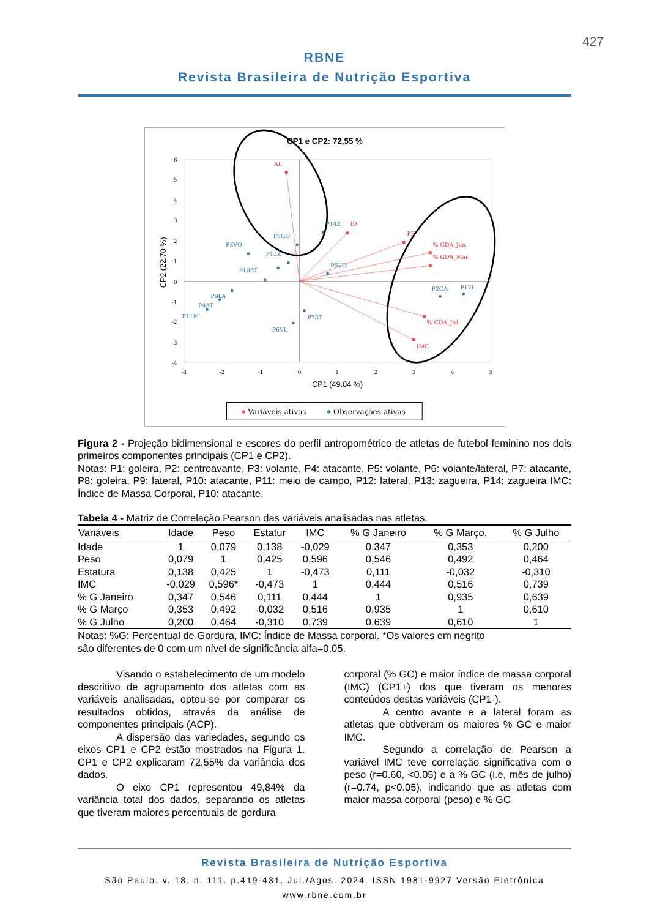427
RBNE
Revista Brasileira de Nutrição Esportiva
CP1 e CP2: 72,55 %
6
5
4
3
2
1
0
-1
-2
-3
-4
-3
-2
-1
0
1
2
3
4
5
CP1 (49.84 %)
CP2 (22.70 %)
AL
ID
PE
% GDA_Jan.
% GDA_Mar.
% GDA_Jul.
IMC
P14Z
P8GO
P3VO
P13Z
P5VO
P10AT
P2CA
P12L
P9LA
P4AT
P11M
P7AT
P6VL
Variáveis ativas
Observações ativas
Figura 2 - Projeção bidimensional e escores do perfil antropométrico de atletas de futebol feminino nos dois primeiros componentes principais (CP1 e CP2).
Notas: P1: goleira, P2: centroavante, P3: volante, P4: atacante, P5: volante, P6: volante/lateral, P7: atacante, P8: goleira, P9: lateral, P10: atacante, P11: meio de campo, P12: lateral, P13: zagueira, P14: zagueira IMC: Índice de Massa Corporal, P10: atacante.
Tabela 4 - Matriz de Correlação Pearson das variáveis analisadas nas atletas.
| Variáveis | Idade | Peso | Estatur | IMC | % G Janeiro | % G Março. | % G Julho |
| --- | --- | --- | --- | --- | --- | --- | --- |
| Idade | 1 | 0,079 | 0,138 | -0,029 | 0,347 | 0,353 | 0,200 |
| Peso | 0,079 | 1 | 0,425 | 0,596 | 0,546 | 0,492 | 0,464 |
| Estatura | 0,138 | 0,425 | 1 | -0,473 | 0,111 | -0,032 | -0,310 |
| IMC | -0,029 | 0,596* | -0,473 | 1 | 0,444 | 0,516 | 0,739 |
| % G Janeiro | 0,347 | 0,546 | 0,111 | 0,444 | 1 | 0,935 | 0,639 |
| % G Março | 0,353 | 0,492 | -0,032 | 0,516 | 0,935 | 1 | 0,610 |
| % G Julho | 0,200 | 0,464 | -0,310 | 0,739 | 0,639 | 0,610 | 1 |
Notas: %G: Percentual de Gordura, IMC: Índice de Massa corporal. *Os valores em negrito
são diferentes de 0 com um nível de significância alfa=0,05.
Visando o estabelecimento de um modelo descritivo de agrupamento dos atletas com as variáveis analisadas, optou-se por comparar os resultados obtidos, através da análise de componentes principais (ACP).
A dispersão das variedades, segundo os eixos CP1 e CP2 estão mostrados na Figura 1. CP1 e CP2 explicaram 72,55% da variância dos dados.
O eixo CP1 representou 49,84% da variância total dos dados, separando os atletas que tiveram maiores percentuais de gordura
corporal (% GC) e maior índice de massa corporal (IMC) (CP1+) dos que tiveram os menores conteúdos destas variáveis (CP1-).
A centro avante e a lateral foram as atletas que obtiveram os maiores % GC e maior IMC.
Segundo a correlação de Pearson a variável IMC teve correlação significativa com o peso (r=0.60, <0.05) e a % GC (i.e, mês de julho) (r=0.74, p<0.05), indicando que as atletas com maior massa corporal (peso) e % GC
Revista Brasileira de Nutrição Esportiva
São Paulo, v. 18. n. 111. p.419-431. Jul./Agos. 2024. ISSN 1981-9927 Versão Eletrônica
www.rbne.com.br